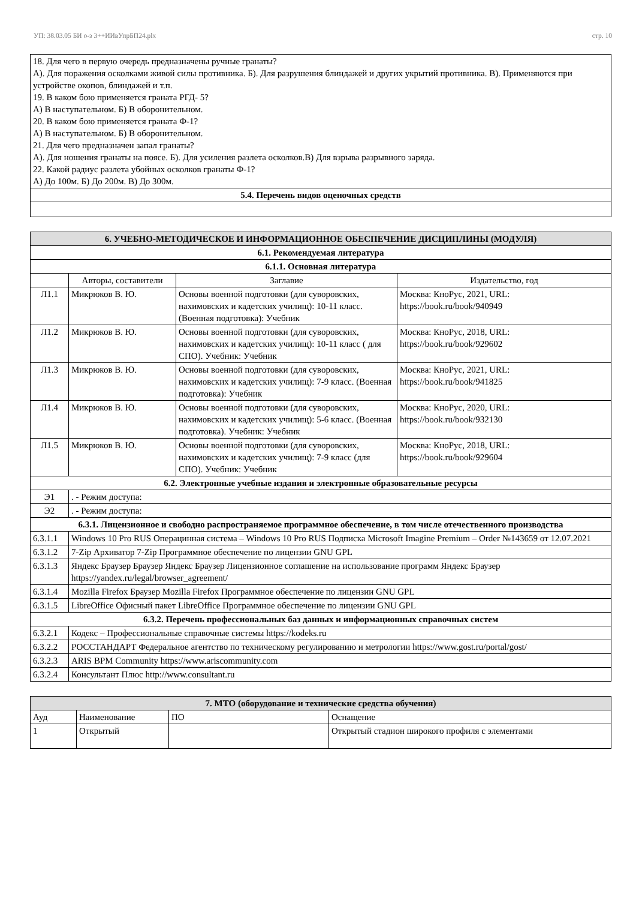УП: 38.03.05 БИ о-з 3++ИИвУпрБП24.plx стр. 10
| 18. Для чего в первую очередь предназначены ручные гранаты? А). Для поражения осколками живой силы противника. Б). Для разрушения блиндажей и других укрытий противника. В). Применяются при устройстве окопов, блиндажей и т.п. 19. В каком бою применяется граната РГД- 5? А) В наступательном. Б) В оборонительном. 20. В каком бою применяется граната Ф-1? А) В наступательном. Б) В оборонительном. 21. Для чего предназначен запал гранаты? А). Для ношения гранаты на поясе. Б). Для усиления разлета осколков.В) Для взрыва разрывного заряда. 22. Какой радиус разлета убойных осколков гранаты Ф-1? А) До 100м. Б) До 200м. В) До 300м. |
| 5.4. Перечень видов оценочных средств |
| 6. УЧЕБНО-МЕТОДИЧЕСКОЕ И ИНФОРМАЦИОННОЕ ОБЕСПЕЧЕНИЕ ДИСЦИПЛИНЫ (МОДУЛЯ) | | | |
| --- | --- | --- | --- |
| 6.1. Рекомендуемая литература | | | |
| 6.1.1. Основная литература | | | |
| | Авторы, составители | Заглавие | Издательство, год |
| Л1.1 | Микрюков В. Ю. | Основы военной подготовки (для суворовских, нахимовских и кадетских училищ): 10-11 класс. (Военная подготовка): Учебник | Москва: КноРус, 2021, URL: https://book.ru/book/940949 |
| Л1.2 | Микрюков В. Ю. | Основы военной подготовки (для суворовских, нахимовских и кадетских училищ): 10-11 класс ( для СПО). Учебник: Учебник | Москва: КноРус, 2018, URL: https://book.ru/book/929602 |
| Л1.3 | Микрюков В. Ю. | Основы военной подготовки (для суворовских, нахимовских и кадетских училищ): 7-9 класс. (Военная подготовка): Учебник | Москва: КноРус, 2021, URL: https://book.ru/book/941825 |
| Л1.4 | Микрюков В. Ю. | Основы военной подготовки (для суворовских, нахимовских и кадетских училищ): 5-6 класс. (Военная подготовка). Учебник: Учебник | Москва: КноРус, 2020, URL: https://book.ru/book/932130 |
| Л1.5 | Микрюков В. Ю. | Основы военной подготовки (для суворовских, нахимовских и кадетских училищ): 7-9 класс (для СПО). Учебник: Учебник | Москва: КноРус, 2018, URL: https://book.ru/book/929604 |
| 6.2. Электронные учебные издания и электронные образовательные ресурсы | | | |
| Э1 | . - Режим доступа: | | |
| Э2 | . - Режим доступа: | | |
| 6.3.1. Лицензионное и свободно распространяемое программное обеспечение, в том числе отечественного производства | | | |
| 6.3.1.1 | Windows 10 Pro RUS Операцинная система – Windows 10 Pro RUS Подписка Microsoft Imagine Premium – Order №143659 от 12.07.2021 | | |
| 6.3.1.2 | 7-Zip Архиватор 7-Zip Программное обеспечение по лицензии GNU GPL | | |
| 6.3.1.3 | Яндекс Браузер Браузер Яндекс Браузер Лицензионное соглашение на использование программ Яндекс Браузер https://yandex.ru/legal/browser_agreement/ | | |
| 6.3.1.4 | Mozilla Firefox Браузер Mozilla Firefox Программное обеспечение по лицензии GNU GPL | | |
| 6.3.1.5 | LibreOffice Офисный пакет LibreOffice Программное обеспечение по лицензии GNU GPL | | |
| 6.3.2. Перечень профессиональных баз данных и информационных справочных систем | | | |
| 6.3.2.1 | Кодекс – Профессиональные справочные системы https://kodeks.ru | | |
| 6.3.2.2 | РОССТАНДАРТ Федеральное агентство по техническому регулированию и метрологии https://www.gost.ru/portal/gost/ | | |
| 6.3.2.3 | ARIS BPM Community https://www.ariscommunity.com | | |
| 6.3.2.4 | Консультант Плюс http://www.consultant.ru | | |
| 7. МТО (оборудование и технические средства обучения) | | | |
| --- | --- | --- | --- |
| Ауд | Наименование | ПО | Оснащение |
| 1 | Открытый | | Открытый стадион широкого профиля с элементами |